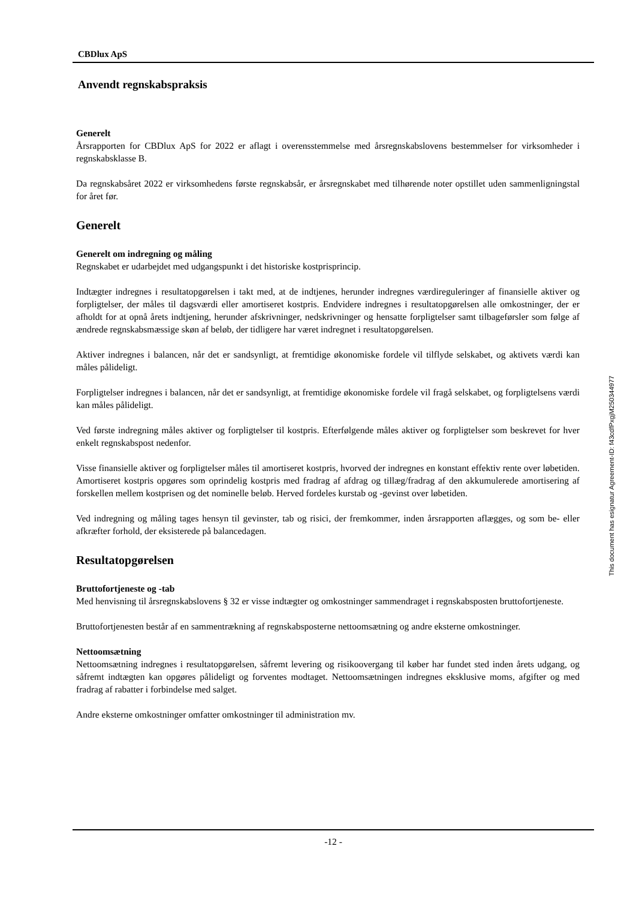CBDlux ApS
Anvendt regnskabspraksis
Generelt
Årsrapporten for CBDlux ApS for 2022 er aflagt i overensstemmelse med årsregnskabslovens bestemmelser for virksomheder i regnskabsklasse B.
Da regnskabsåret 2022 er virksomhedens første regnskabsår, er årsregnskabet med tilhørende noter opstillet uden sammenligningstal for året før.
Generelt
Generelt om indregning og måling
Regnskabet er udarbejdet med udgangspunkt i det historiske kostprisprincip.
Indtægter indregnes i resultatopgørelsen i takt med, at de indtjenes, herunder indregnes værdireguleringer af finansielle aktiver og forpligtelser, der måles til dagsværdi eller amortiseret kostpris. Endvidere indregnes i resultatopgørelsen alle omkostninger, der er afholdt for at opnå årets indtjening, herunder afskrivninger, nedskrivninger og hensatte forpligtelser samt tilbageførsler som følge af ændrede regnskabsmæssige skøn af beløb, der tidligere har været indregnet i resultatopgørelsen.
Aktiver indregnes i balancen, når det er sandsynligt, at fremtidige økonomiske fordele vil tilflyde selskabet, og aktivets værdi kan måles pålideligt.
Forpligtelser indregnes i balancen, når det er sandsynligt, at fremtidige økonomiske fordele vil fragå selskabet, og forpligtelsens værdi kan måles pålideligt.
Ved første indregning måles aktiver og forpligtelser til kostpris. Efterfølgende måles aktiver og forpligtelser som beskrevet for hver enkelt regnskabspost nedenfor.
Visse finansielle aktiver og forpligtelser måles til amortiseret kostpris, hvorved der indregnes en konstant effektiv rente over løbetiden. Amortiseret kostpris opgøres som oprindelig kostpris med fradrag af afdrag og tillæg/fradrag af den akkumulerede amortisering af forskellen mellem kostprisen og det nominelle beløb. Herved fordeles kurstab og -gevinst over løbetiden.
Ved indregning og måling tages hensyn til gevinster, tab og risici, der fremkommer, inden årsrapporten aflægges, og som be- eller afkræfter forhold, der eksisterede på balancedagen.
Resultatopgørelsen
Bruttofortjeneste og -tab
Med henvisning til årsregnskabslovens § 32 er visse indtægter og omkostninger sammendraget i regnskabsposten bruttofortjeneste.
Bruttofortjenesten består af en sammentrækning af regnskabsposterne nettoomsætning og andre eksterne omkostninger.
Nettoomsætning
Nettoomsætning indregnes i resultatopgørelsen, såfremt levering og risikoovergang til køber har fundet sted inden årets udgang, og såfremt indtægten kan opgøres pålideligt og forventes modtaget. Nettoomsætningen indregnes eksklusive moms, afgifter og med fradrag af rabatter i forbindelse med salget.
Andre eksterne omkostninger omfatter omkostninger til administration mv.
This document has esignatur Agreement-ID: f43cdfPxgjM250344977
-12 -